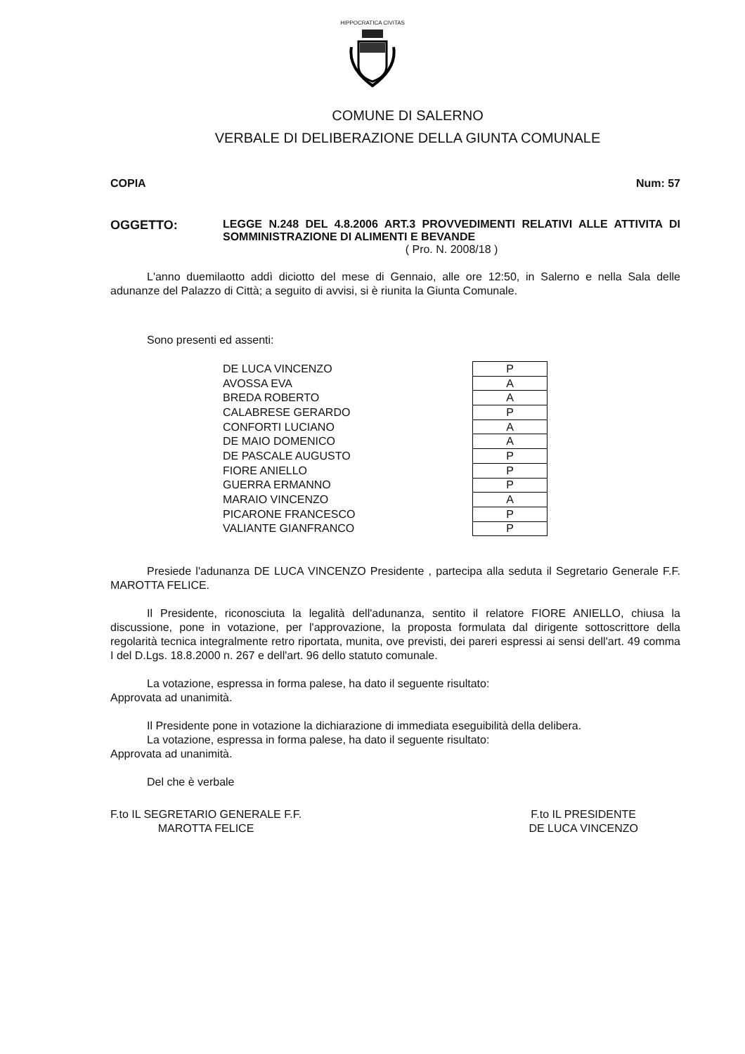HIPPOCRATICA CIVITAS
COMUNE DI SALERNO
VERBALE DI DELIBERAZIONE DELLA GIUNTA COMUNALE
COPIA Num: 57
OGGETTO: LEGGE N.248 DEL 4.8.2006 ART.3 PROVVEDIMENTI RELATIVI ALLE ATTIVITA DI SOMMINISTRAZIONE DI ALIMENTI E BEVANDE
( Pro. N. 2008/18 )
L'anno duemilaotto addì diciotto del mese di Gennaio, alle ore 12:50, in Salerno e nella Sala delle adunanze del Palazzo di Città; a seguito di avvisi, si è riunita la Giunta Comunale.
Sono presenti ed assenti:
| DE LUCA VINCENZO | P |
| AVOSSA EVA | A |
| BREDA ROBERTO | A |
| CALABRESE GERARDO | P |
| CONFORTI LUCIANO | A |
| DE MAIO DOMENICO | A |
| DE PASCALE AUGUSTO | P |
| FIORE ANIELLO | P |
| GUERRA ERMANNO | P |
| MARAIO VINCENZO | A |
| PICARONE FRANCESCO | P |
| VALIANTE GIANFRANCO | P |
Presiede l'adunanza DE LUCA VINCENZO Presidente , partecipa alla seduta il Segretario Generale F.F. MAROTTA FELICE.
Il Presidente, riconosciuta la legalità dell'adunanza, sentito il relatore FIORE ANIELLO, chiusa la discussione, pone in votazione, per l'approvazione, la proposta formulata dal dirigente sottoscrittore della regolarità tecnica integralmente retro riportata, munita, ove previsti, dei pareri espressi ai sensi dell'art. 49 comma I del D.Lgs. 18.8.2000 n. 267 e dell'art. 96 dello statuto comunale.
La votazione, espressa in forma palese, ha dato il seguente risultato:
Approvata ad unanimità.
Il Presidente pone in votazione la dichiarazione di immediata eseguibilità della delibera.
La votazione, espressa in forma palese, ha dato il seguente risultato:
Approvata ad unanimità.
Del che è verbale
F.to IL SEGRETARIO GENERALE F.F.
MAROTTA FELICE
F.to IL PRESIDENTE
DE LUCA VINCENZO